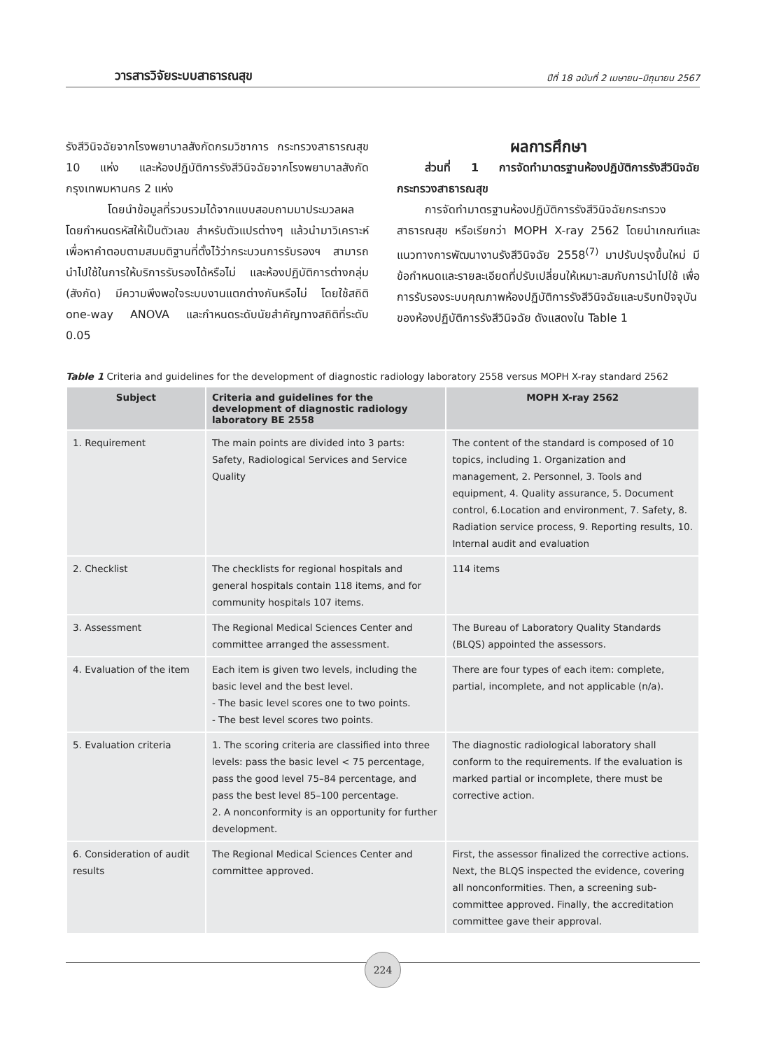วารสารวิจัยระบบสาธารณสุข ปีที่ 18 ฉบับที่ 2 เมษายน–มิถุนายน 2567
รังสีวินิจฉัยจากโรงพยาบาลสังกัดกรมวิชาการ กระทรวงสาธารณสุข 10 แห่ง และห้องปฏิบัติการรังสีวินิจฉัยจากโรงพยาบาลสังกัดกรุงเทพมหานคร 2 แห่ง
โดยนำข้อมูลที่รวบรวมได้จากแบบสอบถามมาประมวลผล โดยกำหนดรหัสให้เป็นตัวเลข สำหรับตัวแปรต่างๆ แล้วนำมาวิเคราะห์ เพื่อหาคำตอบตามสมมติฐานที่ตั้งไว้ว่ากระบวนการรับรองฯ สามารถนำไปใช้ในการให้บริการรับรองได้หรือไม่ และห้องปฏิบัติการต่างกลุ่ม (สังกัด) มีความพึงพอใจระบบงานแตกต่างกันหรือไม่ โดยใช้สถิติ one-way ANOVA และกำหนดระดับนัยสำคัญทางสถิติที่ระดับ 0.05
ผลการศึกษา
ส่วนที่ 1 การจัดทำมาตรฐานห้องปฏิบัติการรังสีวินิจฉัยกระทรวงสาธารณสุข
การจัดทำมาตรฐานห้องปฏิบัติการรังสีวินิจฉัยกระทรวงสาธารณสุข หรือเรียกว่า MOPH X-ray 2562 โดยนำเกณฑ์และแนวทางการพัฒนางานรังสีวินิจฉัย 2558<sup>(7)</sup> มาปรับปรุงขึ้นใหม่ มีข้อกำหนดและรายละเอียดที่ปรับเปลี่ยนให้เหมาะสมกับการนำไปใช้ เพื่อการรับรองระบบคุณภาพห้องปฏิบัติการรังสีวินิจฉัยและบริบทปัจจุบันของห้องปฏิบัติการรังสีวินิจฉัย ดังแสดงใน Table 1
Table 1 Criteria and guidelines for the development of diagnostic radiology laboratory 2558 versus MOPH X-ray standard 2562
| Subject | Criteria and guidelines for the development of diagnostic radiology laboratory BE 2558 | MOPH X-ray 2562 |
| --- | --- | --- |
| 1. Requirement | The main points are divided into 3 parts: Safety, Radiological Services and Service Quality | The content of the standard is composed of 10 topics, including 1. Organization and management, 2. Personnel, 3. Tools and equipment, 4. Quality assurance, 5. Document control, 6.Location and environment, 7. Safety, 8. Radiation service process, 9. Reporting results, 10. Internal audit and evaluation |
| 2. Checklist | The checklists for regional hospitals and general hospitals contain 118 items, and for community hospitals 107 items. | 114 items |
| 3. Assessment | The Regional Medical Sciences Center and committee arranged the assessment. | The Bureau of Laboratory Quality Standards (BLQS) appointed the assessors. |
| 4. Evaluation of the item | Each item is given two levels, including the basic level and the best level. - The basic level scores one to two points. - The best level scores two points. | There are four types of each item: complete, partial, incomplete, and not applicable (n/a). |
| 5. Evaluation criteria | 1. The scoring criteria are classified into three levels: pass the basic level < 75 percentage, pass the good level 75–84 percentage, and pass the best level 85–100 percentage. 2. A nonconformity is an opportunity for further development. | The diagnostic radiological laboratory shall conform to the requirements. If the evaluation is marked partial or incomplete, there must be corrective action. |
| 6. Consideration of audit results | The Regional Medical Sciences Center and committee approved. | First, the assessor finalized the corrective actions. Next, the BLQS inspected the evidence, covering all nonconformities. Then, a screening sub-committee approved. Finally, the accreditation committee gave their approval. |
224